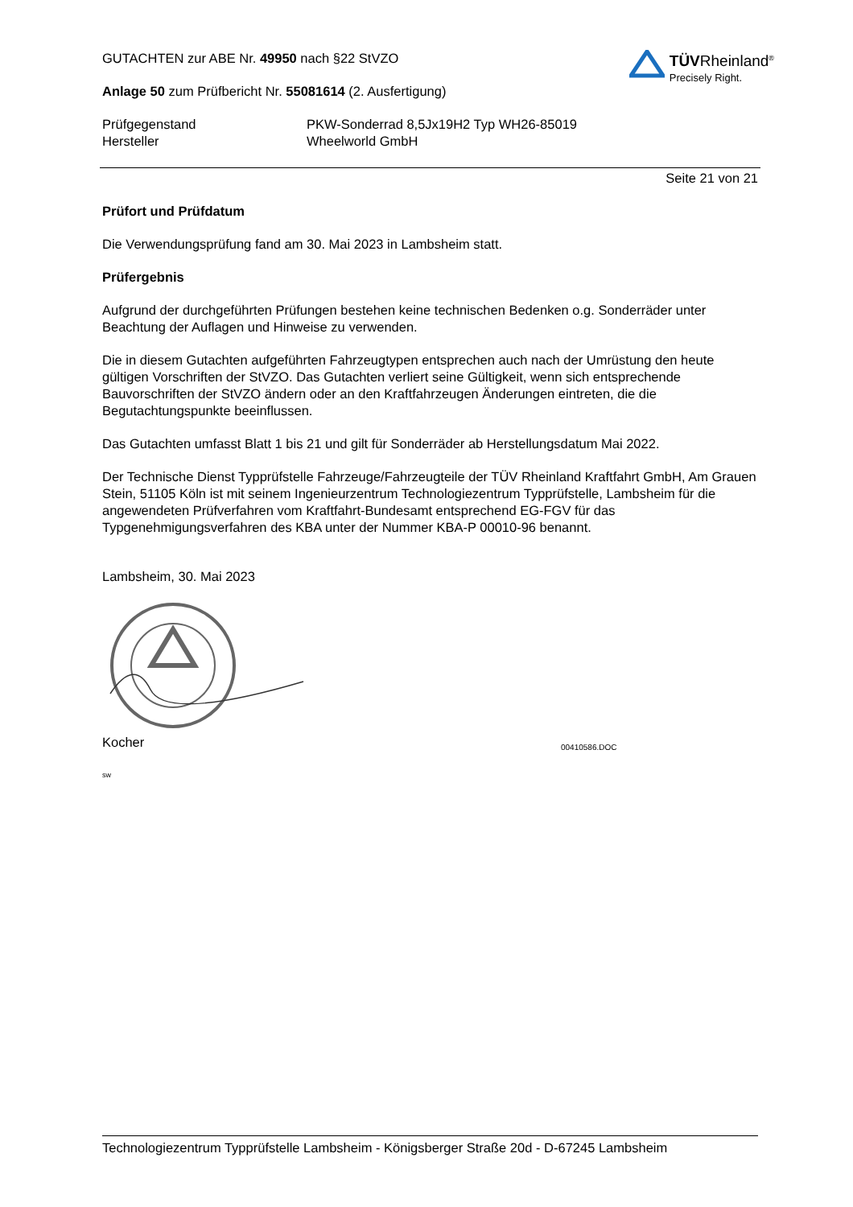GUTACHTEN zur ABE Nr. 49950 nach §22 StVZO
Anlage 50 zum Prüfbericht Nr. 55081614 (2. Ausfertigung)
TÜVRheinland<sup>®</sup>
Precisely Right.
Prüfgegenstand
Hersteller
PKW-Sonderrad 8,5Jx19H2 Typ WH26-85019
Wheelworld GmbH
Seite 21 von 21
Prüfort und Prüfdatum
Die Verwendungsprüfung fand am 30. Mai 2023 in Lambsheim statt.
Prüfergebnis
Aufgrund der durchgeführten Prüfungen bestehen keine technischen Bedenken o.g. Sonderräder unter Beachtung der Auflagen und Hinweise zu verwenden.
Die in diesem Gutachten aufgeführten Fahrzeugtypen entsprechen auch nach der Umrüstung den heute gültigen Vorschriften der StVZO. Das Gutachten verliert seine Gültigkeit, wenn sich entsprechende Bauvorschriften der StVZO ändern oder an den Kraftfahrzeugen Änderungen eintreten, die die Begutachtungspunkte beeinflussen.
Das Gutachten umfasst Blatt 1 bis 21 und gilt für Sonderräder ab Herstellungsdatum Mai 2022.
Der Technische Dienst Typprüfstelle Fahrzeuge/Fahrzeugteile der TÜV Rheinland Kraftfahrt GmbH, Am Grauen Stein, 51105 Köln ist mit seinem Ingenieurzentrum Technologiezentrum Typprüfstelle, Lambsheim für die angewendeten Prüfverfahren vom Kraftfahrt-Bundesamt entsprechend EG-FGV für das Typgenehmigungsverfahren des KBA unter der Nummer KBA-P 00010-96 benannt.
Lambsheim, 30. Mai 2023
Kocher
00410586.DOC
sw
Technologiezentrum Typprüfstelle Lambsheim - Königsberger Straße 20d - D-67245 Lambsheim